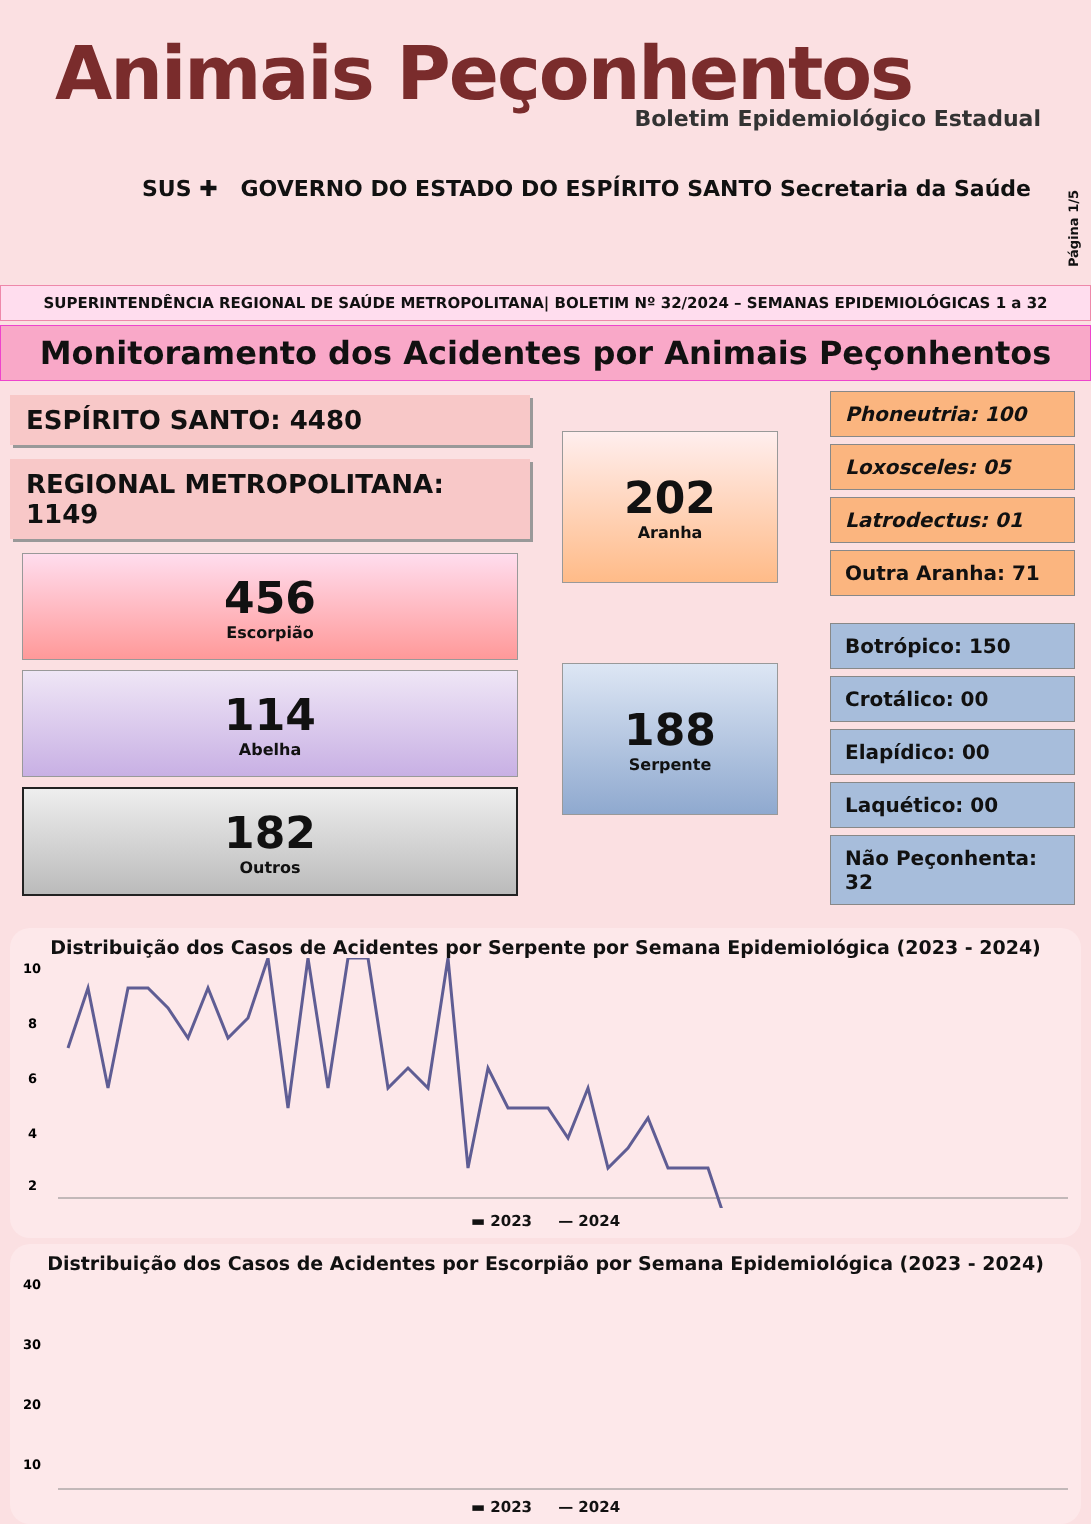Animais Peçonhentos
Boletim Epidemiológico Estadual
SUS ✚ GOVERNO DO ESTADO DO ESPÍRITO SANTO Secretaria da Saúde
Página 1/5
SUPERINTENDÊNCIA REGIONAL DE SAÚDE METROPOLITANA| BOLETIM Nº 32/2024 – SEMANAS EPIDEMIOLÓGICAS 1 a 32
Monitoramento dos Acidentes por Animais Peçonhentos
ESPÍRITO SANTO: 4480
REGIONAL METROPOLITANA: 1149
456
Escorpião
114
Abelha
182
Outros
202
Aranha
188
Serpente
Phoneutria: 100
Loxosceles: 05
Latrodectus: 01
Outra Aranha: 71
Botrópico: 150
Crotálico: 00
Elapídico: 00
Laquético: 00
Não Peçonhenta: 32
Distribuição dos Casos de Acidentes por Serpente por Semana Epidemiológica (2023 - 2024)
10
8
6
4
2
▬ 2023 — 2024
Distribuição dos Casos de Acidentes por Escorpião por Semana Epidemiológica (2023 - 2024)
40
30
20
10
▬ 2023 — 2024